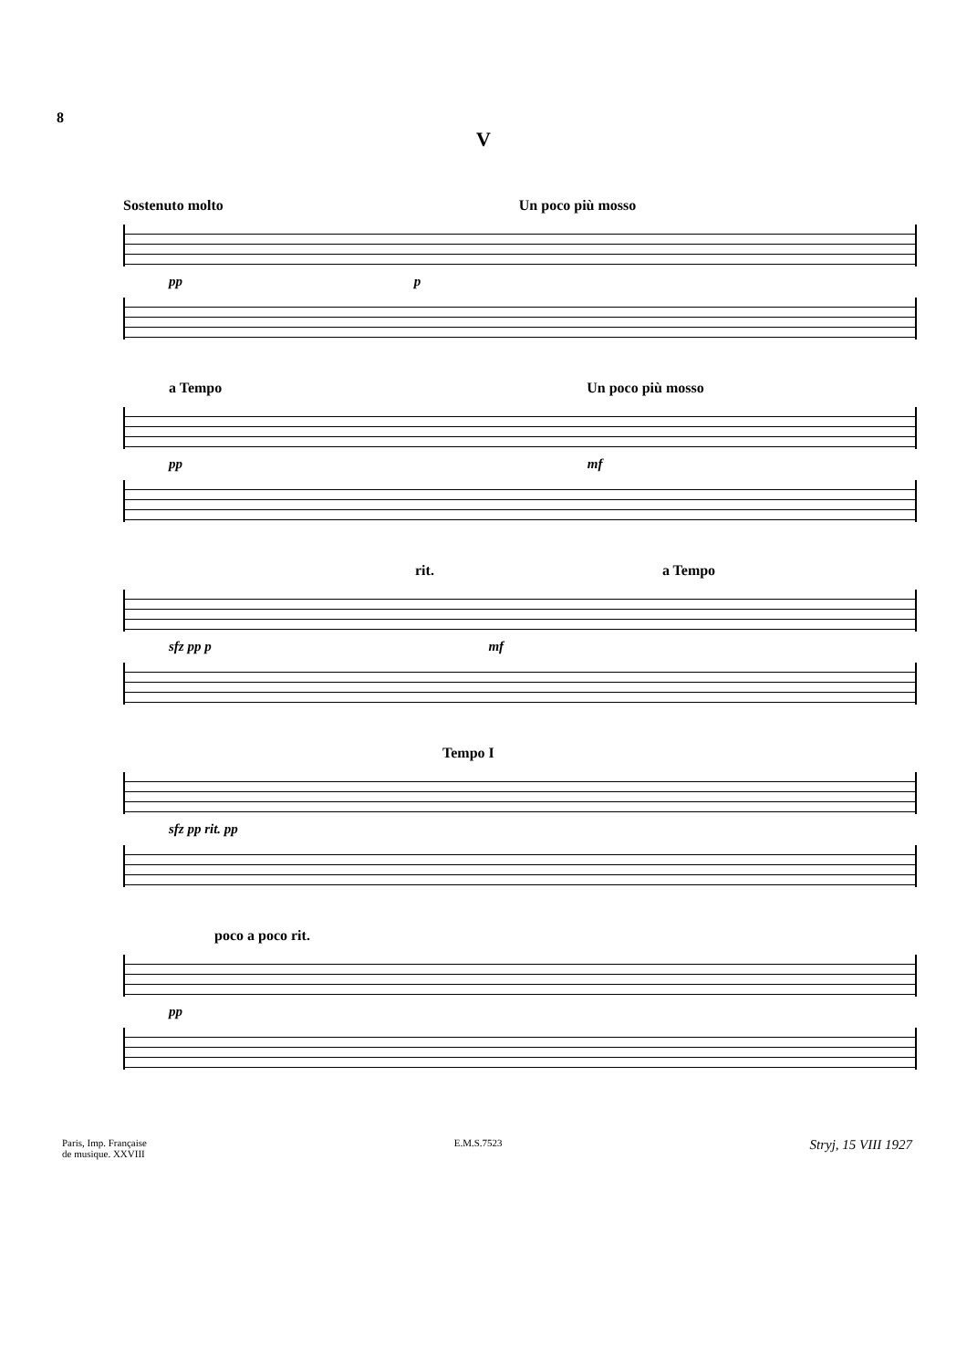8
V
Sostenuto molto Un poco più mosso
pp p
a Tempo Un poco più mosso
pp mf
rit. a Tempo
sfz pp p mf
Tempo I
sfz pp rit. pp
poco a poco rit.
pp
Paris, Imp. Française
de musique. XXVIII
E.M.S.7523
Stryj, 15 VIII 1927